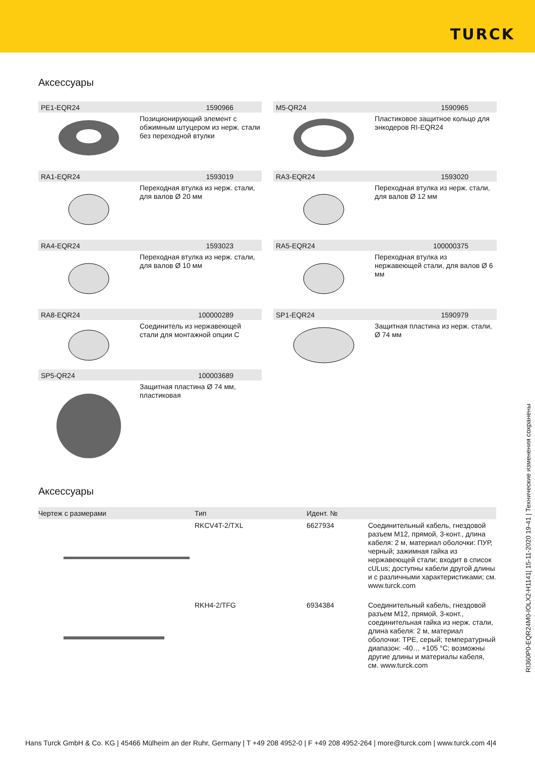TURCK
Аксессуары
PE1-EQR24 1590966
Позиционирующий элемент с обжимным штуцером из нерж. стали без переходной втулки
M5-QR24 1590965
Пластиковое защитное кольцо для энкодеров RI-EQR24
RA1-EQR24 1593019
Переходная втулка из нерж. стали, для валов Ø 20 мм
RA3-EQR24 1593020
Переходная втулка из нерж. стали, для валов Ø 12 мм
RA4-EQR24 1593023
Переходная втулка из нерж. стали, для валов Ø 10 мм
RA5-EQR24 100000375
Переходная втулка из нержавеющей стали, для валов Ø 6 мм
RA8-EQR24 100000289
Соединитель из нержавеющей стали для монтажной опции C
SP1-EQR24 1590979
Защитная пластина из нерж. стали, Ø 74 мм
SP5-QR24 100003689
Защитная пластина Ø 74 мм, пластиковая
Аксессуары
| Чертеж с размерами | Тип | Идент. № | |
| --- | --- | --- | --- |
| | RKCV4T-2/TXL | 6627934 | Соединительный кабель, гнездовой разъем M12, прямой, 3-конт., длина кабеля: 2 м, материал оболочки: ПУР, черный; зажимная гайка из нержавеющей стали; входит в список cULus; доступны кабели другой длины и с различными характеристиками; см. www.turck.com |
| | RKH4-2/TFG | 6934384 | Соединительный кабель, гнездовой разъем M12, прямой, 3-конт., соединительная гайка из нерж. стали, длина кабеля: 2 м, материал оболочки: TPE, серый; температурный диапазон: -40… +105 °C; возможны другие длины и материалы кабеля, см. www.turck.com |
RI360P0-EQR24M0-IOLX2-H1141| 15-11-2020 19-41 | Технические изменения сохранены
Hans Turck GmbH & Co. KG | 45466 Mülheim an der Ruhr, Germany | T +49 208 4952-0 | F +49 208 4952-264 | more@turck.com | www.turck.com 4|4